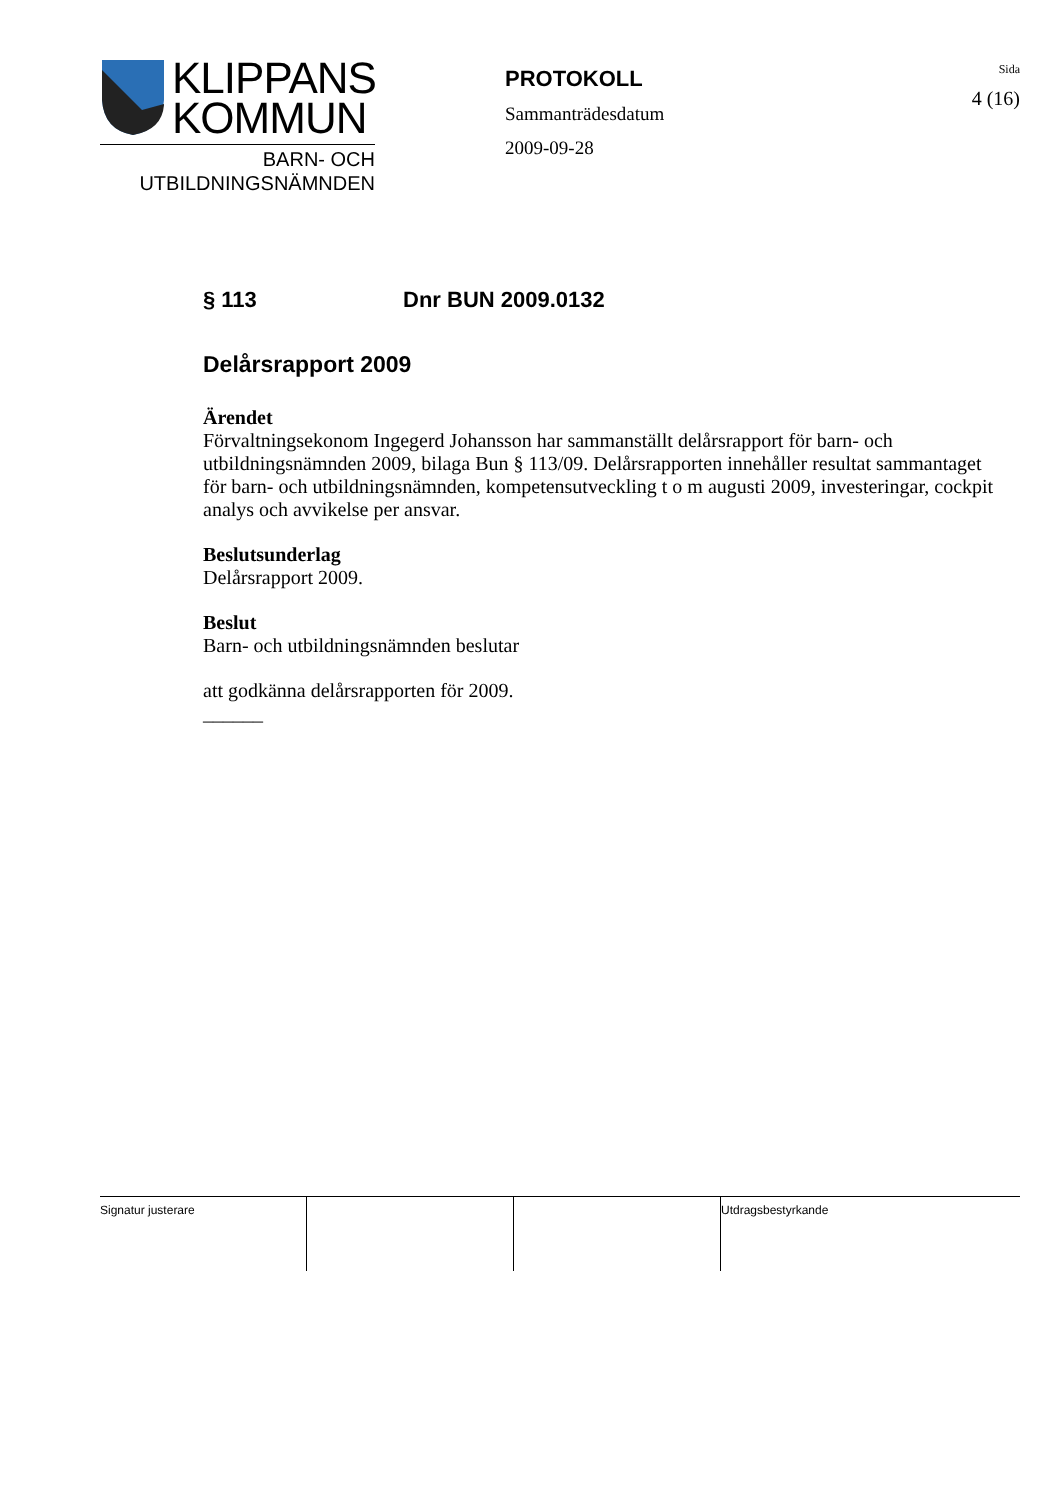KLIPPANS
KOMMUN
BARN- OCH
UTBILDNINGSNÄMNDEN
PROTOKOLL
Sammanträdesdatum
2009-09-28
Sida
4 (16)
§ 113 Dnr BUN 2009.0132
Delårsrapport 2009
Ärendet
Förvaltningsekonom Ingegerd Johansson har sammanställt delårsrapport för barn- och utbildningsnämnden 2009, bilaga Bun § 113/09. Delårsrapporten innehåller resultat sammantaget för barn- och utbildningsnämnden, kompetensutveckling t o m augusti 2009, investeringar, cockpit analys och avvikelse per ansvar.
Beslutsunderlag
Delårsrapport 2009.
Beslut
Barn- och utbildningsnämnden beslutar
att godkänna delårsrapporten för 2009.
______
Signatur justerare Utdragsbestyrkande